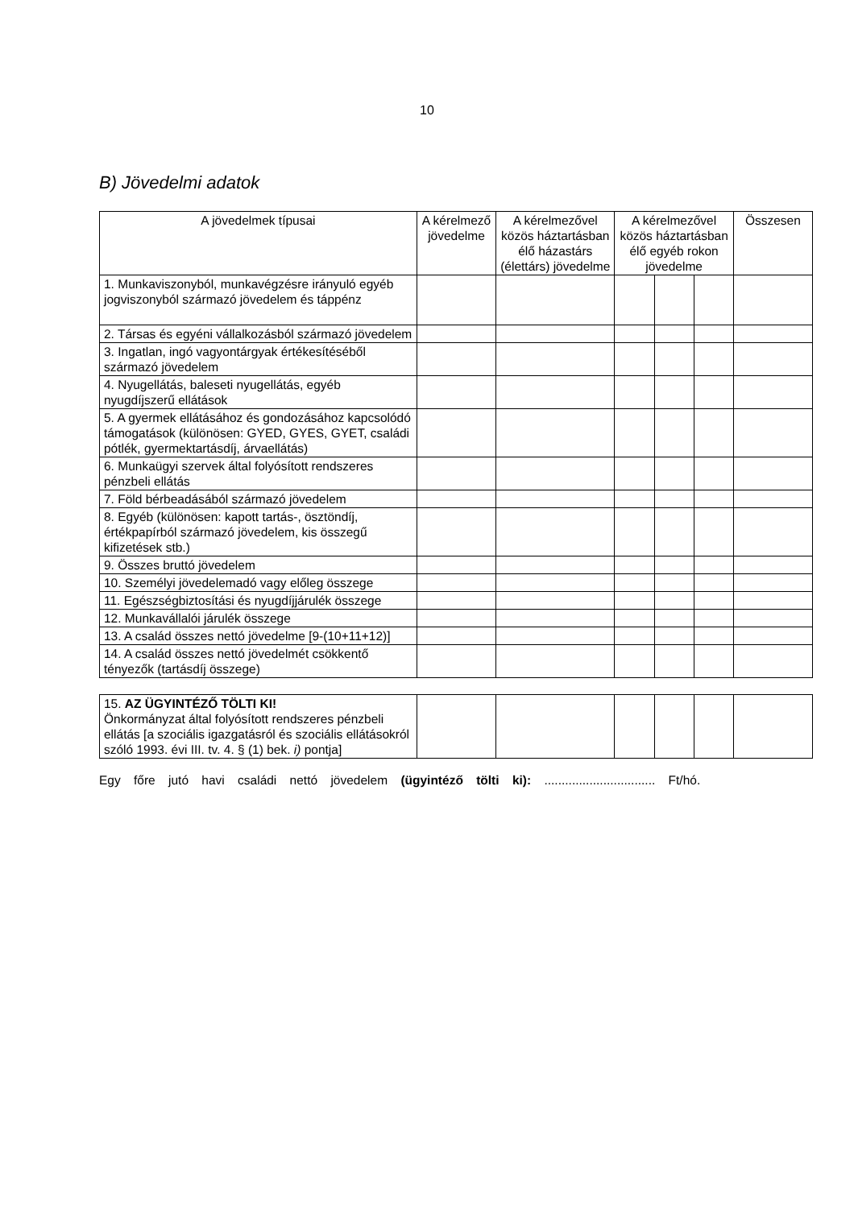10
B) Jövedelmi adatok
| A jövedelmek típusai | A kérelmező jövedelme | A kérelmezővel közös háztartásban élő házastárs (élettárs) jövedelme | A kérelmezővel közös háztartásban élő egyéb rokon jövedelme | | | Összesen |
| --- | --- | --- | --- | --- | --- | --- |
| 1. Munkaviszonyból, munkavégzésre irányuló egyéb jogviszonyból származó jövedelem és táppénz | | | | | | |
| 2. Társas és egyéni vállalkozásból származó jövedelem | | | | | | |
| 3. Ingatlan, ingó vagyontárgyak értékesítéséből származó jövedelem | | | | | | |
| 4. Nyugellátás, baleseti nyugellátás, egyéb nyugdíjszerű ellátások | | | | | | |
| 5. A gyermek ellátásához és gondozásához kapcsolódó támogatások (különösen: GYED, GYES, GYET, családi pótlék, gyermektartásdíj, árvaellátás) | | | | | | |
| 6. Munkaügyi szervek által folyósított rendszeres pénzbeli ellátás | | | | | | |
| 7. Föld bérbeadásából származó jövedelem | | | | | | |
| 8. Egyéb (különösen: kapott tartás-, ösztöndíj, értékpapírból származó jövedelem, kis összegű kifizetések stb.) | | | | | | |
| 9. Összes bruttó jövedelem | | | | | | |
| 10. Személyi jövedelemadó vagy előleg összege | | | | | | |
| 11. Egészségbiztosítási és nyugdíjjárulék összege | | | | | | |
| 12. Munkavállalói járulék összege | | | | | | |
| 13. A család összes nettó jövedelme [9-(10+11+12)] | | | | | | |
| 14. A család összes nettó jövedelmét csökkentő tényezők (tartásdíj összege) | | | | | | |
| 15. AZ ÜGYINTÉZŐ TÖLTI KI! Önkormányzat által folyósított rendszeres pénzbeli ellátás [a szociális igazgatásról és szociális ellátásokról szóló 1993. évi III. tv. 4. § (1) bek. i) pontja] | | | | | | |
Egy főre jutó havi családi nettó jövedelem (ügyintéző tölti ki): ................................ Ft/hó.